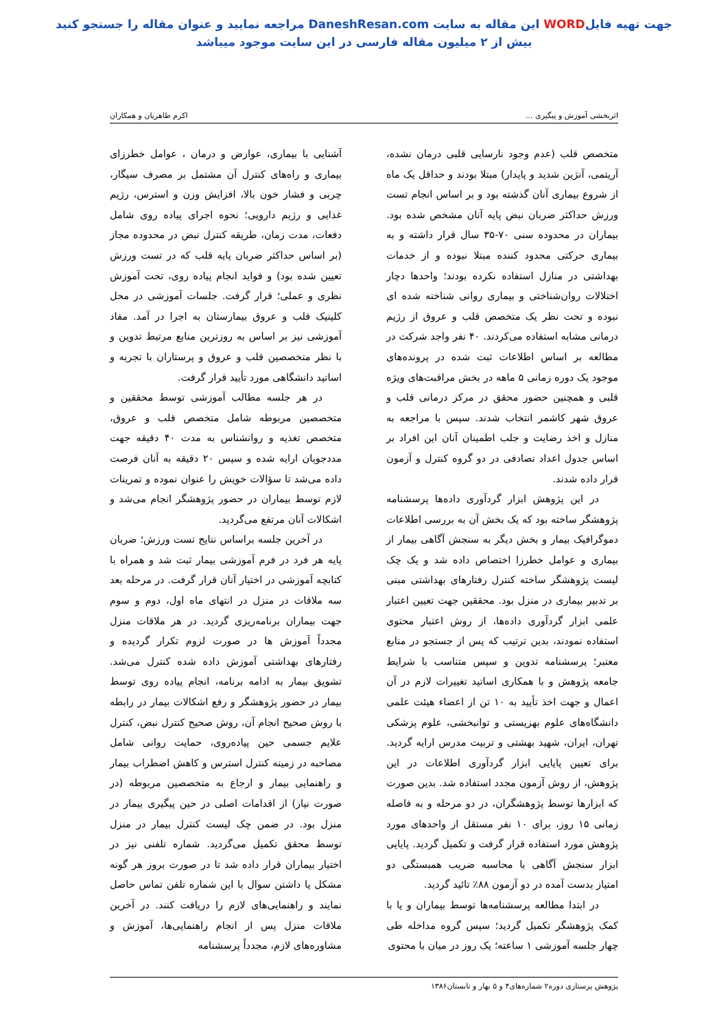جهت تهیه فایلWORD این مقاله به سایت DaneshResan.com مراجعه نمایید و عنوان مقاله را جستجو کنید
بیش از ۲ میلیون مقاله فارسی در این سایت موجود میباشد
اثربخشی آموزش و پیگیری ... اکرم طاهریان و همکاران
متخصص قلب (عدم وجود نارسایی قلبی درمان نشده، آریتمی، آنژین شدید و پایدار) مبتلا بودند و حداقل یک ماه از شروع بیماری آنان گذشته بود و بر اساس انجام تست ورزش حداکثر ضربان نبض پایه آنان مشخص شده بود. بیماران در محدوده سنی ۷۰-۳۵ سال قرار داشته و به بیماری حرکتی محدود کننده مبتلا نبوده و از خدمات بهداشتی در منازل استفاده نکرده بودند؛ واحدها دچار اختلالات روان‌شناختی و بیماری روانی شناخته شده ای نبوده و تحت نظر یک متخصص قلب و عروق از رژیم درمانی مشابه استفاده می‌کردند. ۴۰ نفر واجد شرکت در مطالعه بر اساس اطلاعات ثبت شده در پرونده‌های موجود یک دوره زمانی ۵ ماهه در بخش مراقبت‌های ویژه قلبی و همچنین حضور محقق در مرکز درمانی قلب و عروق شهر کاشمر انتخاب شدند. سپس با مراجعه به منازل و اخذ رضایت و جلب اطمینان آنان این افراد بر اساس جدول اعداد تصادفی در دو گروه کنترل و آزمون قرار داده شدند.
در این پژوهش ابزار گردآوری داده‌ها پرسشنامه پژوهشگر ساخته بود که یک بخش آن به بررسی اطلاعات دموگرافیک بیمار و بخش دیگر به سنجش آگاهی بیمار از بیماری و عوامل خطرزا اختصاص داده شد و یک چک لیست پژوهشگر ساخته کنترل رفتارهای بهداشتی مبنی بر تدبیر بیماری در منزل بود. محققین جهت تعیین اعتبار علمی ابزار گردآوری داده‌ها، از روش اعتبار محتوی استفاده نمودند، بدین ترتیب که پس از جستجو در منابع معتبر؛ پرسشنامه تدوین و سپس متناسب با شرایط جامعه پژوهش و با همکاری اساتید تغییرات لازم در آن اعمال و جهت اخذ تأیید به ۱۰ تن از اعضاء هیئت علمی دانشگاه‌های علوم بهزیستی و توانبخشی، علوم پزشکی تهران، ایران، شهید بهشتی و تربیت مدرس ارایه گردید. برای تعیین پایایی ابزار گردآوری اطلاعات در این پژوهش، از روش آزمون مجدد استفاده شد. بدین صورت که ابزارها توسط پژوهشگران، در دو مرحله و به فاصله زمانی ۱۵ روز، برای ۱۰ نفر مستقل از واحدهای مورد پژوهش مورد استفاده قرار گرفت و تکمیل گردید. پایایی ابزار سنجش آگاهی با محاسبه ضریب همبستگی دو امتیاز بدست آمده در دو آزمون ۸۸٪ تائید گردید.
در ابتدا مطالعه پرسشنامه‌ها توسط بیماران و یا با کمک پژوهشگر تکمیل گردید؛ سپس گروه مداخله طی چهار جلسه آموزشی ۱ ساعته؛ یک روز در میان با محتوی
آشنایی با بیماری، عوارض و درمان ، عوامل خطرزای بیماری و راه‌های کنترل آن مشتمل بر مصرف سیگار، چربی و فشار خون بالا، افزایش وزن و استرس، رژیم غذایی و رژیم دارویی؛ نحوه اجرای پیاده روی شامل دفعات، مدت زمان، طریقه کنترل نبض در محدوده مجاز (بر اساس حداکثر ضربان پایه قلب که در تست ورزش تعیین شده بود) و فواید انجام پیاده روی، تحت آموزش نظری و عملی؛ قرار گرفت. جلسات آموزشی در محل کلینیک قلب و عروق بیمارستان به اجرا در آمد. مفاد آموزشی نیز بر اساس به روزترین منابع مرتبط تدوین و با نظر متخصصین قلب و عروق و پرستاران با تجربه و اساتید دانشگاهی مورد تأیید قرار گرفت.
در هر جلسه مطالب آموزشی توسط محققین و متخصصین مربوطه شامل متخصص قلب و عروق، متخصص تغذیه و روانشناس به مدت ۴۰ دقیقه جهت مددجویان ارایه شده و سپس ۲۰ دقیقه به آنان فرصت داده می‌شد تا سؤالات خویش را عنوان نموده و تمرینات لازم توسط بیماران در حضور پژوهشگر انجام می‌شد و اشکالات آنان مرتفع می‌گردید.
در آخرین جلسه براساس نتایج تست ورزش؛ ضربان پایه هر فرد در فرم آموزشی بیمار ثبت شد و همراه با کتابچه آموزشی در اختیار آنان قرار گرفت. در مرحله بعد سه ملاقات در منزل در انتهای ماه اول، دوم و سوم جهت بیماران برنامه‌ریزی گردید. در هر ملاقات منزل مجدداً آموزش ها در صورت لزوم تکرار گردیده و رفتارهای بهداشتی آموزش داده شده کنترل می‌شد. تشویق بیمار به ادامه برنامه، انجام پیاده روی توسط بیمار در حضور پژوهشگر و رفع اشکالات بیمار در رابطه با روش صحیح انجام آن، روش صحیح کنترل نبض، کنترل علایم جسمی حین پیاده‌روی، حمایت روانی شامل مصاحبه در زمینه کنترل استرس و کاهش اضطراب بیمار و راهنمایی بیمار و ارجاع به متخصصین مربوطه (در صورت نیاز) از اقدامات اصلی در حین پیگیری بیمار در منزل بود. در ضمن چک لیست کنترل بیمار در منزل توسط محقق تکمیل می‌گردید. شماره تلفنی نیز در اختیار بیماران قرار داده شد تا در صورت بروز هر گونه مشکل یا داشتن سوال با این شماره تلفن تماس حاصل نمایند و راهنمایی‌های لازم را دریافت کنند. در آخرین ملاقات منزل پس از انجام راهنمایی‌ها، آموزش و مشاوره‌های لازم، مجدداً پرسشنامه
پژوهش پرستاری دوره۲ شماره‌های۴ و ۵ بهار و تابستان۱۳۸۶